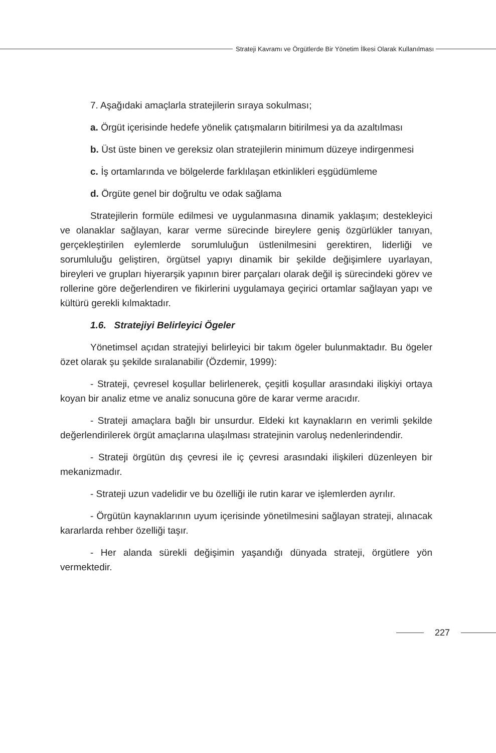Strateji Kavramı ve Örgütlerde Bir Yönetim İlkesi Olarak Kullanılması
7. Aşağıdaki amaçlarla stratejilerin sıraya sokulması;
a. Örgüt içerisinde hedefe yönelik çatışmaların bitirilmesi ya da azaltılması
b. Üst üste binen ve gereksiz olan stratejilerin minimum düzeye indirgenmesi
c. İş ortamlarında ve bölgelerde farklılaşan etkinlikleri eşgüdümleme
d. Örgüte genel bir doğrultu ve odak sağlama
Stratejilerin formüle edilmesi ve uygulanmasına dinamik yaklaşım; destekleyici ve olanaklar sağlayan, karar verme sürecinde bireylere geniş özgürlükler tanıyan, gerçekleştirilen eylemlerde sorumluluğun üstlenilmesini gerektiren, liderliği ve sorumluluğu geliştiren, örgütsel yapıyı dinamik bir şekilde değişimlere uyarlayan, bireyleri ve grupları hiyerarşik yapının birer parçaları olarak değil iş sürecindeki görev ve rollerine göre değerlendiren ve fikirlerini uygulamaya geçirici ortamlar sağlayan yapı ve kültürü gerekli kılmaktadır.
1.6. Stratejiyi Belirleyici Ögeler
Yönetimsel açıdan stratejiyi belirleyici bir takım ögeler bulunmaktadır. Bu ögeler özet olarak şu şekilde sıralanabilir (Özdemir, 1999):
- Strateji, çevresel koşullar belirlenerek, çeşitli koşullar arasındaki ilişkiyi ortaya koyan bir analiz etme ve analiz sonucuna göre de karar verme aracıdır.
- Strateji amaçlara bağlı bir unsurdur. Eldeki kıt kaynakların en verimli şekilde değerlendirilerek örgüt amaçlarına ulaşılması stratejinin varoluş nedenlerindendir.
- Strateji örgütün dış çevresi ile iç çevresi arasındaki ilişkileri düzenleyen bir mekanizmadır.
- Strateji uzun vadelidir ve bu özelliği ile rutin karar ve işlemlerden ayrılır.
- Örgütün kaynaklarının uyum içerisinde yönetilmesini sağlayan strateji, alınacak kararlarda rehber özelliği taşır.
- Her alanda sürekli değişimin yaşandığı dünyada strateji, örgütlere yön vermektedir.
227